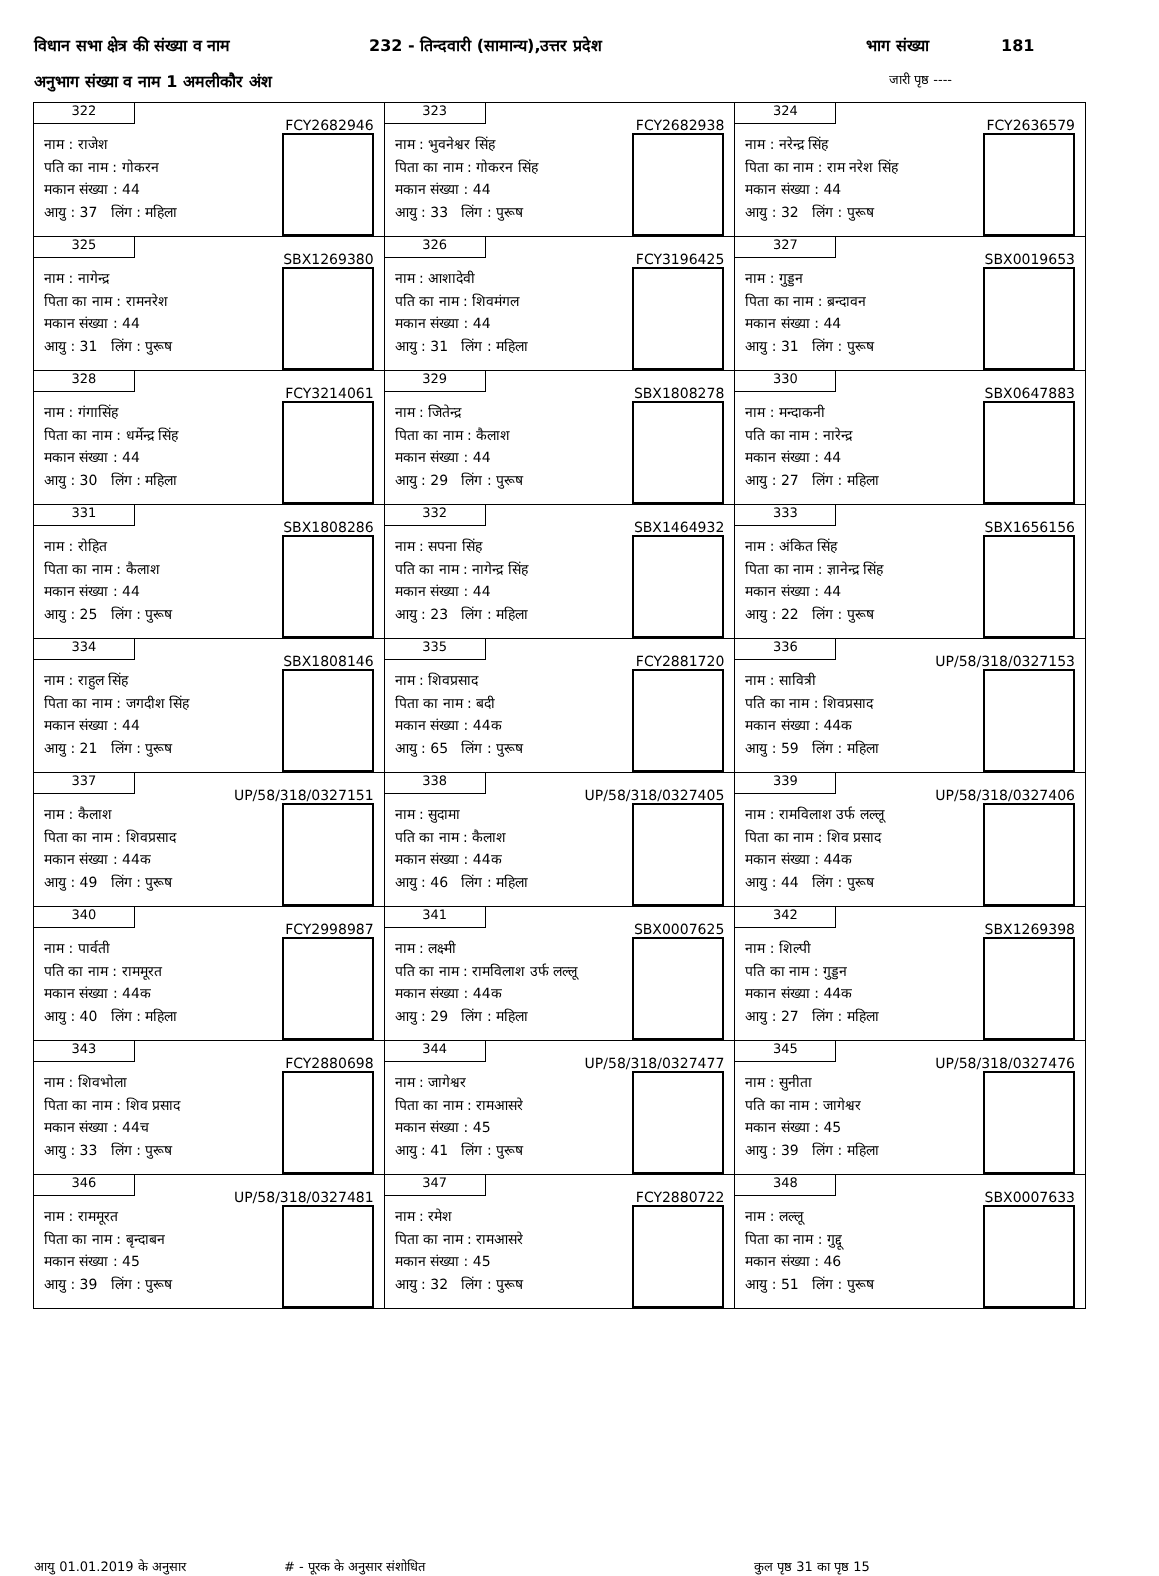विधान सभा क्षेत्र की संख्या व नाम 232 - तिन्दवारी (सामान्य),उत्तर प्रदेश भाग संख्या 181
अनुभाग संख्या व नाम 1 अमलीकौर अंश जारी पृष्ठ ----
| 322 FCY2682946 नाम : राजेश पति का नाम : गोकरन मकान संख्या : 44 आयु : 37 लिंग : महिला | 323 FCY2682938 नाम : भुवनेश्वर सिंह पिता का नाम : गोकरन सिंह मकान संख्या : 44 आयु : 33 लिंग : पुरूष | 324 FCY2636579 नाम : नरेन्द्र सिंह पिता का नाम : राम नरेश सिंह मकान संख्या : 44 आयु : 32 लिंग : पुरूष |
| 325 SBX1269380 नाम : नागेन्द्र पिता का नाम : रामनरेश मकान संख्या : 44 आयु : 31 लिंग : पुरूष | 326 FCY3196425 नाम : आशादेवी पति का नाम : शिवमंगल मकान संख्या : 44 आयु : 31 लिंग : महिला | 327 SBX0019653 नाम : गुड्डन पिता का नाम : ब्रन्दावन मकान संख्या : 44 आयु : 31 लिंग : पुरूष |
| 328 FCY3214061 नाम : गंगासिंह पिता का नाम : धर्मेन्द्र सिंह मकान संख्या : 44 आयु : 30 लिंग : महिला | 329 SBX1808278 नाम : जितेन्द्र पिता का नाम : कैलाश मकान संख्या : 44 आयु : 29 लिंग : पुरूष | 330 SBX0647883 नाम : मन्दाकनी पति का नाम : नारेन्द्र मकान संख्या : 44 आयु : 27 लिंग : महिला |
| 331 SBX1808286 नाम : रोहित पिता का नाम : कैलाश मकान संख्या : 44 आयु : 25 लिंग : पुरूष | 332 SBX1464932 नाम : सपना सिंह पति का नाम : नागेन्द्र सिंह मकान संख्या : 44 आयु : 23 लिंग : महिला | 333 SBX1656156 नाम : अंकित सिंह पिता का नाम : ज्ञानेन्द्र सिंह मकान संख्या : 44 आयु : 22 लिंग : पुरूष |
| 334 SBX1808146 नाम : राहुल सिंह पिता का नाम : जगदीश सिंह मकान संख्या : 44 आयु : 21 लिंग : पुरूष | 335 FCY2881720 नाम : शिवप्रसाद पिता का नाम : बदी मकान संख्या : 44क आयु : 65 लिंग : पुरूष | 336 UP/58/318/0327153 नाम : सावित्री पति का नाम : शिवप्रसाद मकान संख्या : 44क आयु : 59 लिंग : महिला |
| 337 UP/58/318/0327151 नाम : कैलाश पिता का नाम : शिवप्रसाद मकान संख्या : 44क आयु : 49 लिंग : पुरूष | 338 UP/58/318/0327405 नाम : सुदामा पति का नाम : कैलाश मकान संख्या : 44क आयु : 46 लिंग : महिला | 339 UP/58/318/0327406 नाम : रामविलाश उर्फ लल्लू पिता का नाम : शिव प्रसाद मकान संख्या : 44क आयु : 44 लिंग : पुरूष |
| 340 FCY2998987 नाम : पार्वती पति का नाम : राममूरत मकान संख्या : 44क आयु : 40 लिंग : महिला | 341 SBX0007625 नाम : लक्ष्मी पति का नाम : रामविलाश उर्फ लल्लू मकान संख्या : 44क आयु : 29 लिंग : महिला | 342 SBX1269398 नाम : शिल्पी पति का नाम : गुड्डन मकान संख्या : 44क आयु : 27 लिंग : महिला |
| 343 FCY2880698 नाम : शिवभोला पिता का नाम : शिव प्रसाद मकान संख्या : 44च आयु : 33 लिंग : पुरूष | 344 UP/58/318/0327477 नाम : जागेश्वर पिता का नाम : रामआसरे मकान संख्या : 45 आयु : 41 लिंग : पुरूष | 345 UP/58/318/0327476 नाम : सुनीता पति का नाम : जागेश्वर मकान संख्या : 45 आयु : 39 लिंग : महिला |
| 346 UP/58/318/0327481 नाम : राममूरत पिता का नाम : बृन्दाबन मकान संख्या : 45 आयु : 39 लिंग : पुरूष | 347 FCY2880722 नाम : रमेश पिता का नाम : रामआसरे मकान संख्या : 45 आयु : 32 लिंग : पुरूष | 348 SBX0007633 नाम : लल्लू पिता का नाम : गुद्दू मकान संख्या : 46 आयु : 51 लिंग : पुरूष |
आयु 01.01.2019 के अनुसार # - पूरक के अनुसार संशोधित कुल पृष्ठ 31 का पृष्ठ 15